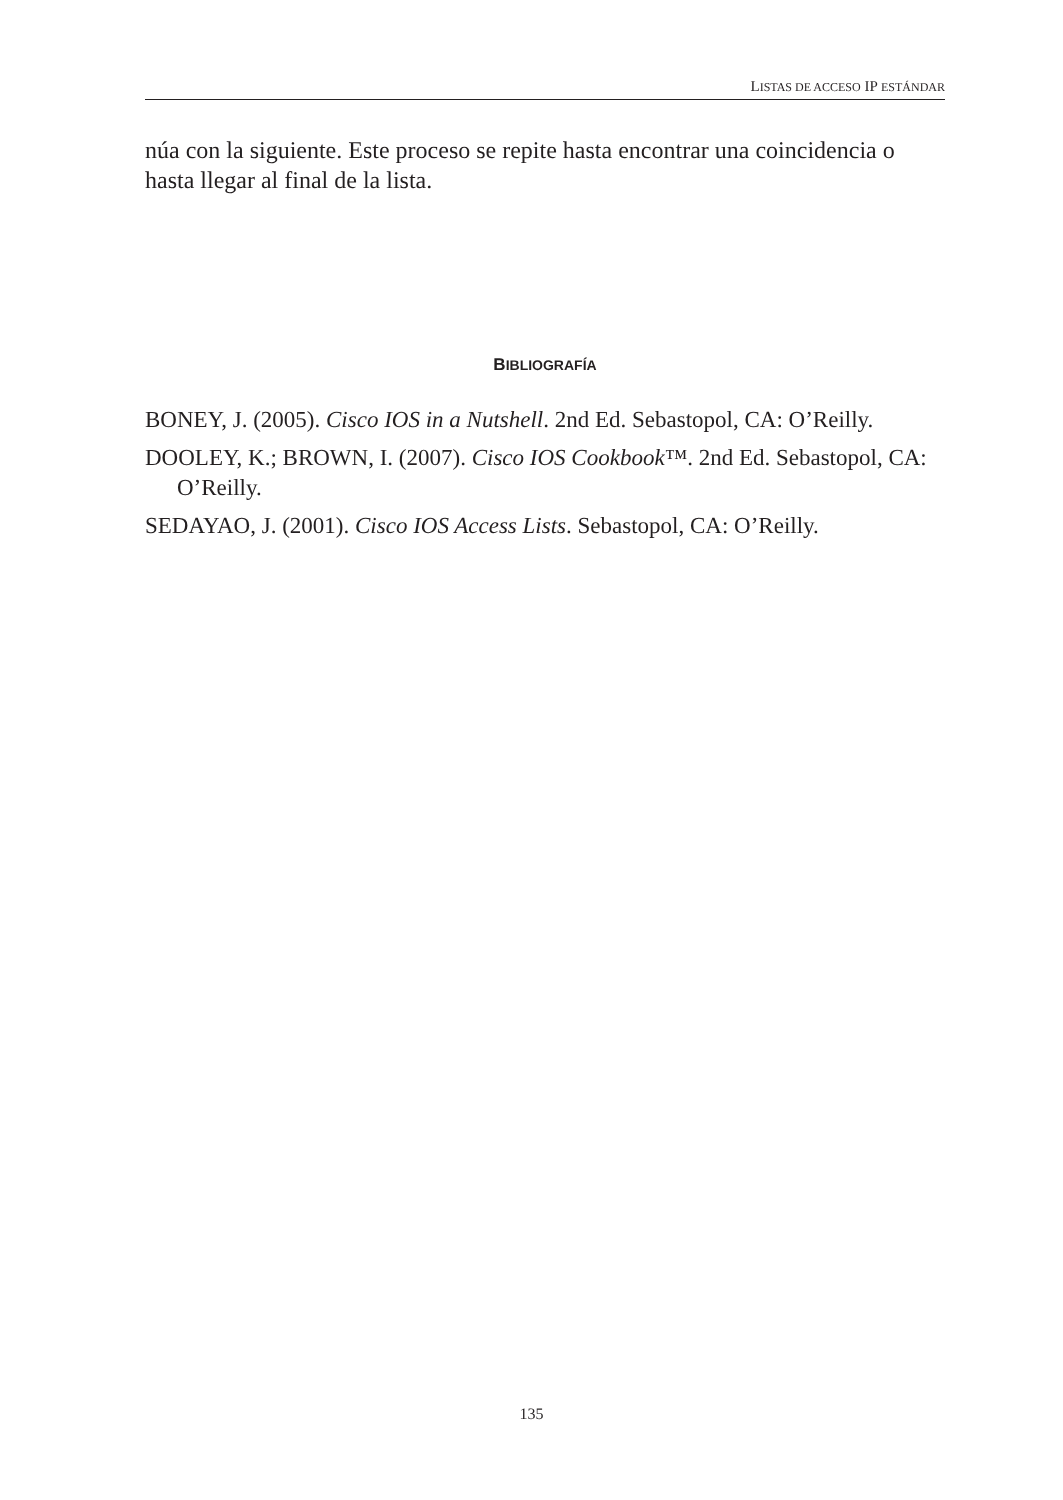LISTAS DE ACCESO IP ESTÁNDAR
núa con la siguiente. Este proceso se repite hasta encontrar una coincidencia o hasta llegar al final de la lista.
BIBLIOGRAFÍA
BONEY, J. (2005). Cisco IOS in a Nutshell. 2nd Ed. Sebastopol, CA: O’Reilly.
DOOLEY, K.; BROWN, I. (2007). Cisco IOS Cookbook™. 2nd Ed. Sebastopol, CA: O’Reilly.
SEDAYAO, J. (2001). Cisco IOS Access Lists. Sebastopol, CA: O’Reilly.
135